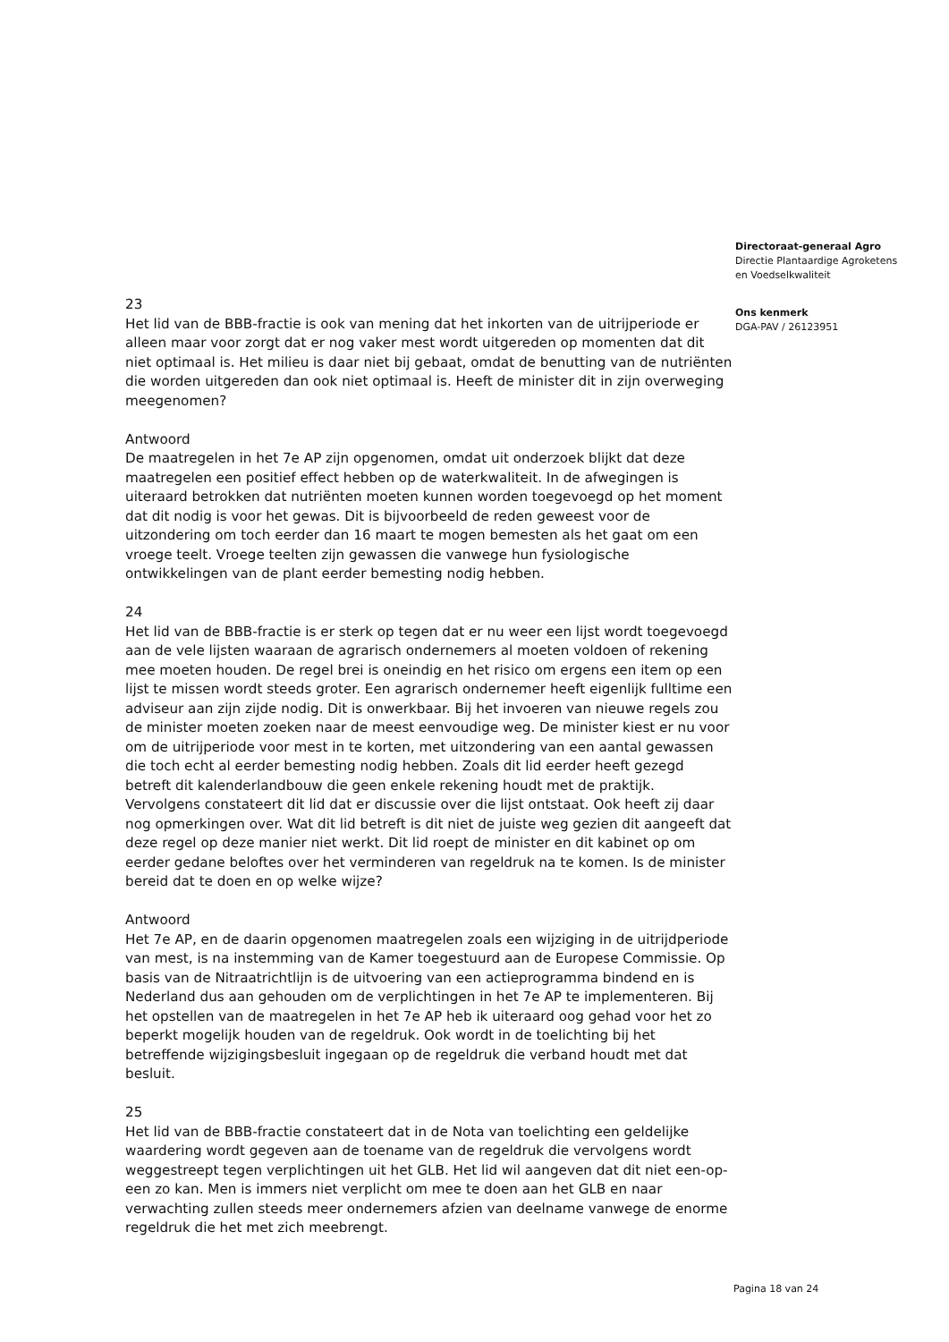Directoraat-generaal Agro
Directie Plantaardige Agroketens
en Voedselkwaliteit
Ons kenmerk
DGA-PAV / 26123951
23
Het lid van de BBB-fractie is ook van mening dat het inkorten van de uitrijperiode er alleen maar voor zorgt dat er nog vaker mest wordt uitgereden op momenten dat dit niet optimaal is. Het milieu is daar niet bij gebaat, omdat de benutting van de nutriënten die worden uitgereden dan ook niet optimaal is. Heeft de minister dit in zijn overweging meegenomen?
Antwoord
De maatregelen in het 7e AP zijn opgenomen, omdat uit onderzoek blijkt dat deze maatregelen een positief effect hebben op de waterkwaliteit. In de afwegingen is uiteraard betrokken dat nutriënten moeten kunnen worden toegevoegd op het moment dat dit nodig is voor het gewas. Dit is bijvoorbeeld de reden geweest voor de uitzondering om toch eerder dan 16 maart te mogen bemesten als het gaat om een vroege teelt. Vroege teelten zijn gewassen die vanwege hun fysiologische ontwikkelingen van de plant eerder bemesting nodig hebben.
24
Het lid van de BBB-fractie is er sterk op tegen dat er nu weer een lijst wordt toegevoegd aan de vele lijsten waaraan de agrarisch ondernemers al moeten voldoen of rekening mee moeten houden. De regel brei is oneindig en het risico om ergens een item op een lijst te missen wordt steeds groter. Een agrarisch ondernemer heeft eigenlijk fulltime een adviseur aan zijn zijde nodig. Dit is onwerkbaar. Bij het invoeren van nieuwe regels zou de minister moeten zoeken naar de meest eenvoudige weg. De minister kiest er nu voor om de uitrijperiode voor mest in te korten, met uitzondering van een aantal gewassen die toch echt al eerder bemesting nodig hebben. Zoals dit lid eerder heeft gezegd betreft dit kalenderlandbouw die geen enkele rekening houdt met de praktijk. Vervolgens constateert dit lid dat er discussie over die lijst ontstaat. Ook heeft zij daar nog opmerkingen over. Wat dit lid betreft is dit niet de juiste weg gezien dit aangeeft dat deze regel op deze manier niet werkt. Dit lid roept de minister en dit kabinet op om eerder gedane beloftes over het verminderen van regeldruk na te komen. Is de minister bereid dat te doen en op welke wijze?
Antwoord
Het 7e AP, en de daarin opgenomen maatregelen zoals een wijziging in de uitrijdperiode van mest, is na instemming van de Kamer toegestuurd aan de Europese Commissie. Op basis van de Nitraatrichtlijn is de uitvoering van een actieprogramma bindend en is Nederland dus aan gehouden om de verplichtingen in het 7e AP te implementeren. Bij het opstellen van de maatregelen in het 7e AP heb ik uiteraard oog gehad voor het zo beperkt mogelijk houden van de regeldruk. Ook wordt in de toelichting bij het betreffende wijzigingsbesluit ingegaan op de regeldruk die verband houdt met dat besluit.
25
Het lid van de BBB-fractie constateert dat in de Nota van toelichting een geldelijke waardering wordt gegeven aan de toename van de regeldruk die vervolgens wordt weggestreept tegen verplichtingen uit het GLB. Het lid wil aangeven dat dit niet een-op-een zo kan. Men is immers niet verplicht om mee te doen aan het GLB en naar verwachting zullen steeds meer ondernemers afzien van deelname vanwege de enorme regeldruk die het met zich meebrengt.
Pagina 18 van 24